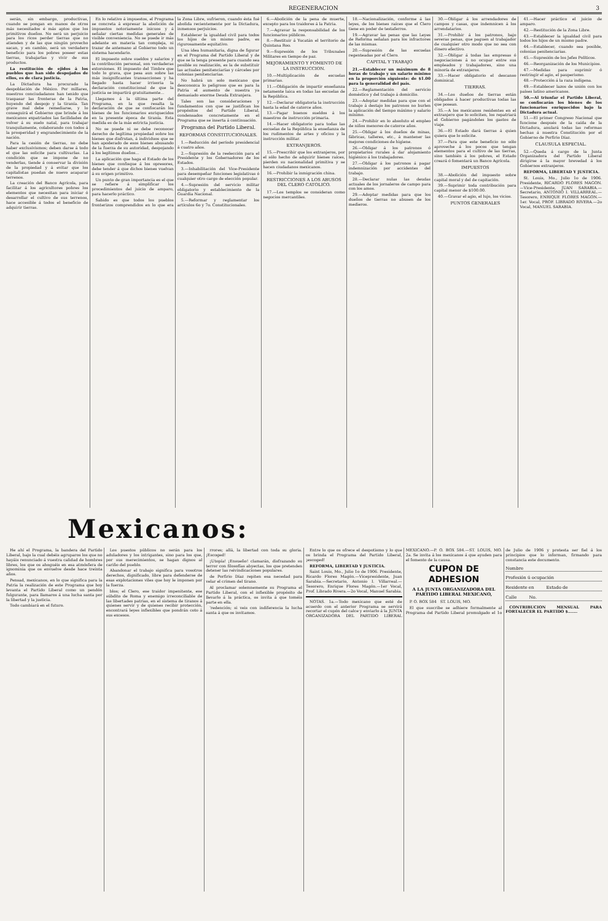REGENERACION 3
serán, sin embargo, productivas, cuando se pongan en manos de otros más necesitados é más aptos que los primitivos dueños. No será un perjuicio para los ricos perder tierras que no atienden y de las que ningún provecho sacan, y en cambio, será un verdadero beneficio para los pobres poseer estas tierras, trabajarlas y vivir de sus productos.
La restitución de ejidos á los pueblos que han sido despojados de ellos, es de clara justicia.
La Dictadura ha procurado la despoblación de México. Por millares, nuestros conciudadanos han tenido que traspasar las fronteras de la Patria, huyendo del despojo y la tiranía. Tan grave mal debe remediarse, y lo conseguirá el Gobierno que brinde á los mexicanos expatriados las facilidades de volver á su suelo natal, para trabajar tranquilamente, colaborando con todos á la prosperidad y engrandecimiento de la nación.
Para la cesión de tierras, no debe haber exclusivismos; deben darse á todo el que las solicite para cultivarlas. La condición que se impone de no venderlas, tiende á conservar la división de la propiedad y á evitar que los capitalistas puedan de nuevo acaparar terrenos.
La creación del Banco Agrícola, para facilitar á los agricultores pobres los elementos que necesitan para iniciar ó desarrollar el cultivo de sus terrenos, hace accesible á todos el beneficio de adquirir tierras.
En lo relativo á impuestos, el Programa se concreta á expresar la abolición de impuestos notoriamente inicuos y á señalar ciertas medidas generales de visible conveniencia. No se puede ir más adelante en materia tan compleja, ni trazar de antemano al Gobierno todo un sistema hacendario.
El impuesto sobre sueldos y salarios y la contribución personal, son verdaderas extorsiones. El impuesto del Timbre que todo lo grava, que pesa aun sobre las más insignificantes transacciones y ha llegado hasta hacer irrisoria la declaración constitucional de que la justicia se impartirá gratuitamente...
Llegamos á la última parte del Programa, en la que resalta la declaración de que se confiscarán los bienes de los funcionarios enriquecidos en la presente época de tiranía. Esta medida es de la más estricta justicia.
No se puede ni se debe reconocer derecho de legítima propiedad sobre los bienes que disfrutan, á individuos que se han apoderado de esos bienes abusando de la fuerza de su autoridad, despojando á los legítimos dueños...
La aplicación que haga el Estado de los bienes que confisque á los opresores, debe tender á que dichos bienes vuelvan á su origen primitivo.
Un punto de gran importancia es el que se refiere á simplificar los procedimientos del juicio de amparo, para hacerlo práctico.
Sabido es que todos los pueblos fronterizos comprendidos en lo que era la Zona Libre, sufrieron, cuando ésta fué abolida recientemente por la Dictadura, inmensos perjuicios.
Establecer la igualdad civil para todos los hijos de un mismo padre, es rigurosamente equitativo.
Una idea humanitaria, digna de figurar en el Programa del Partido Liberal y de que se la tenga presente para cuando sea posible su realización, es la de substituir las actuales penitenciarías y cárceles por colonias penitenciarias.
No habrá un solo mexicano que desconozca lo peligroso que es para la Patria el aumento de nuestra ya demasiado enorme Deuda Extranjera.
Tales son las consideraciones y fundamentos con que se justifican los propósitos del Partido Liberal, condensados concretamente en el Programa que se inserta á continuación.
Programa del Partido Liberal.
REFORMAS CONSTITUCIONALES.
1.—Reducción del período presidencial á cuatro años.
2.—Supresión de la reelección para el Presidente y los Gobernadores de los Estados.
3.—Inhabilitación del Vice-Presidente para desempeñar funciones legislativas ó cualquier otro cargo de elección popular.
4.—Supresión del servicio militar obligatorio y establecimiento de la Guardia Nacional.
5.—Reformar y reglamentar los artículos 6o y 7o. Constitucionales.
6.—Abolición de la pena de muerte, excepto para los traidores á la Patria.
7.—Agravar la responsabilidad de los funcionarios públicos.
8.—Restituir á Yucatán el territorio de Quintana Roo.
9.—Supresión de los Tribunales Militares en tiempo de paz.
MEJORAMIENTO Y FOMENTO DE LA INSTRUCCION.
10.—Multiplicación de escuelas primarias.
11.—Obligación de impartir enseñanza netamente laica en todas las escuelas de la República.
12.—Declarar obligatoria la instrucción hasta la edad de catorce años.
13.—Pagar buenos sueldos á los maestros de instrucción primaria.
14.—Hacer obligatorio para todas las escuelas de la República la enseñanza de los rudimentos de artes y oficios y la instrucción militar.
EXTRANJEROS.
15.—Prescribir que los extranjeros, por el sólo hecho de adquirir bienes raíces, pierden su nacionalidad primitiva y se hacen ciudadanos mexicanos.
16.—Prohibir la inmigración china.
RESTRICCIONES A LOS ABUSOS DEL CLERO CATOLICO.
17.—Los templos se consideran como negocios mercantiles.
18.—Nacionalización, conforme á las leyes, de los bienes raíces que el Clero tiene en poder de testaferros.
19.—Agravar las penas que las Leyes de Reforma señalan para los infractores de las mismas.
20.—Supresión de las escuelas regenteadas por el Clero.
CAPITAL Y TRABAJO
21.—Establecer un máximum de 8 horas de trabajo y un salario mínimo en la proporción siguiente: de $1.00 para la generalidad del país.
22.—Reglamentación del servicio doméstico y del trabajo á domicilio.
23.—Adoptar medidas para que con el trabajo á destajo los patronos no burlen la aplicación del tiempo máximo y salario mínimo.
24.—Prohibir en lo absoluto el empleo de niños menores de catorce años.
25.—Obligar á los dueños de minas, fábricas, talleres, etc., á mantener las mejores condiciones de higiene.
26.—Obligar á los patronos ó propietarios rurales á dar alojamiento higiénico á los trabajadores.
27.—Obligar á los patronos á pagar indemnización por accidentes del trabajo.
28.—Declarar nulas las deudas actuales de los jornaleros de campo para con los amos.
29.—Adoptar medidas para que los dueños de tierras no abusen de los medieros.
30.—Obligar á los arrendadores de campos y casas, que indemnicen á los arrendatarios.
31.—Prohibir á los patronos, bajo severas penas, que paguen al trabajador de cualquier otro modo que no sea con dinero efectivo.
32.—Obligar á todas las empresas ó negociaciones á no ocupar entre sus empleados y trabajadores, sino una minoría de extranjeros.
33.—Hacer obligatorio el descanso dominical.
TIERRAS.
34.—Los dueños de tierras están obligados á hacer productivas todas las que posean.
35.—A los mexicanos residentes en el extranjero que lo soliciten, los repatriará el Gobierno pagándoles los gastos de viaje.
36.—El Estado dará tierras á quien quiera que lo solicite.
37.—Para que este beneficio no sólo aproveche á los pocos que tengan elementos para el cultivo de las tierras, sino también á los pobres, el Estado creará ó fomentará un Banco Agrícola.
IMPUESTOS
38.—Abolición del impuesto sobre capital moral y del de capitación.
39.—Suprimir toda contribución para capital menor de $100.00.
40.—Gravar el agio, el lujo, los vicios.
PUNTOS GENERALES
41.—Hacer práctico el juicio de amparo.
42.—Restitución de la Zona Libre.
43.—Establecer la igualdad civil para todos los hijos de un mismo padre.
44.—Establecer, cuando sea posible, colonias penitenciarias.
45.—Supresión de los Jefes Políticos.
46.—Reorganización de los Municipios.
47.—Medidas para suprimir ó restringir el agio, el pauperismo.
48.—Protección á la raza indígena.
49.—Establecer lazos de unión con los países latino americanos.
50.—Al triunfar el Partido Liberal, se confiscarán los bienes de los funcionarios enriquecidos bajo la Dictadura actual.
51.—El primer Congreso Nacional que funcione después de la caída de la Dictadura, anulará todas las reformas hechas á nuestra Constitución por el Gobierno de Porfirio Díaz.
CLAUSULA ESPECIAL.
52.—Queda á cargo de la Junta Organizadora del Partido Liberal dirigirse á la mayor brevedad á los Gobiernos extranjeros.
REFORMA, LIBERTAD Y JUSTICIA.
St. Louis, Mo., Julio 1o de 1906. Presidente, RICARDO FLORES MAGON.—Vice-Presidente, JUAN SARABIA.—Secretario, ANTONIO I. VILLARREAL.—Tesorero, ENRIQUE FLORES MAGON.—1er. Vocal, PROF. LIBRADO RIVERA.—2o Vocal, MANUEL SARABIA.
Mexicanos:
He ahí el Programa, la bandera del Partido Liberal, bajo la cual debéis agruparos los que no hayáis renunciado á vuestra calidad de hombres libres, los que os ahoguéis en esa atmósfera de ignominia que os envuelve desde hace treinta años.
Pensad, mexicanos, en lo que significa para la Patria la realización de este Programa que hoy levanta el Partido Liberal como un pendón fulgurante, para llamaros á una lucha santa por la libertad y la justicia.
Todo cambiará en el futuro.
Los puestos públicos no serán para los aduladores y los intrigantes, sino para los que, por sus merecimientos, se hagan dignos al cariño del pueblo.
Abandonar el trabajo significa para vosotros derechos, dignificado, libre para defenderse de esas explotaciones viles que hoy le imponen por la fuerza.
blos; el Clero, ese traidor impenitente, ese súbdito de Roma y enemigo irreconciliable de las libertades patrias, en el sistema de tiranos á quienes servir y de quienes recibir protección, encontrará leyes inflexibles que pondrán coto á sus excesos.
rrores; allá, la libertad con toda su gloria. ¡Escoged!
¡Utopía! ¡Ensueño! clamarán, disfrazando su terror con filosofías abyectas, los que pretenden detener las reivindicaciones populares.
de Porfirio Díaz repiten esa necedad para velar el crimen del tirano.
Al proclamar solemnemente su Programa el Partido Liberal, con el inflexible propósito de llevarlo á la práctica, os invita á que toméis parte en ella.
'redención; si veis con indiferencia la lucha santa á que os invitamos.
Entre lo que os ofrece el despotismo y lo que os brinda el Programa del Partido Liberal, ¡escoged!
REFORMA, LIBERTAD Y JUSTICIA.
Saint Louis, Mo., Julio 1o de 1906. Presidente, Ricardo Flores Magón.—Vicepresidente, Juan Sarabia.—Secretario, Antonio I. Villarreal.—Tesorero, Enrique Flores Magón.—1er Vocal, Prof. Librado Rivera.—2o Vocal, Manuel Sarabia.
NOTAS. 1a.—Todo mexicano que esté de acuerdo con el anterior Programa se servirá recortar el cupón del calce y enviarlo á la JUNTA ORGANIZADORA DEL PARTIDO LIBERAL MEXICANO.—P. O. BOX 584.—ST. LOUIS, MO. 2a. Se invita á los mexicanos á que ayuden para el fomento de la causa.
CUPON DE ADHESION
A LA JUNTA ORGANIZADORA DEL PARTIDO LIBERAL MEXICANO,
P. O. BOX 584 ST. LOUIS, MO.
El que suscribe se adhiere formalmente al Programa del Partido Liberal promulgado el 1o de Julio de 1906 y protesta ser fiel á los principios que lo informan, firmando para constancia este documento.
Nombre
Profesión ú ocupación
Residente en Estado de
Calle No.
CONTRIBUCION MENSUAL PARA FORTALECER EL PARTIDO $.......